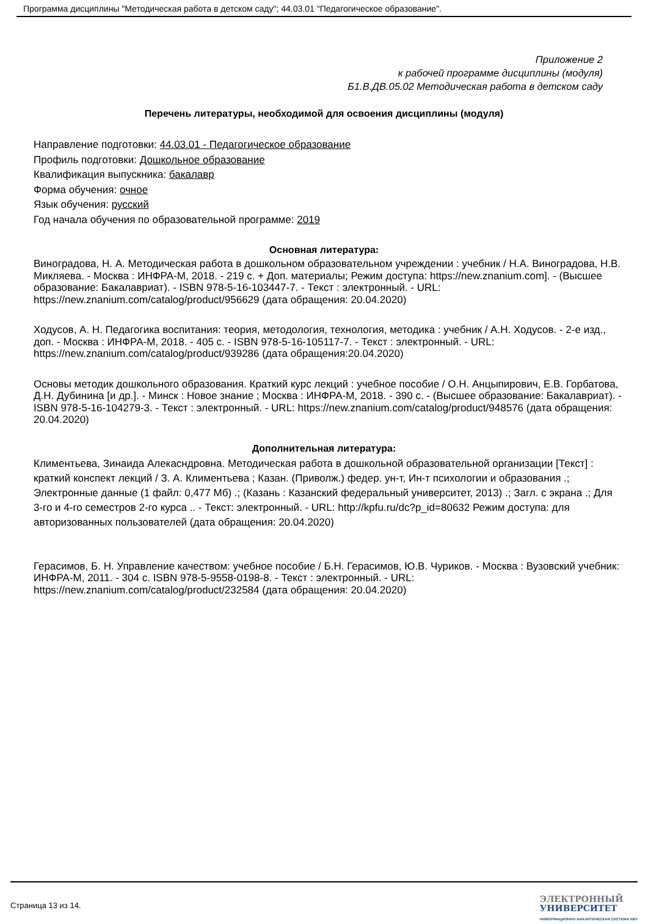Программа дисциплины "Методическая работа в детском саду"; 44.03.01 "Педагогическое образование".
Приложение 2
к рабочей программе дисциплины (модуля)
Б1.В.ДВ.05.02 Методическая работа в детском саду
Перечень литературы, необходимой для освоения дисциплины (модуля)
Направление подготовки: 44.03.01 - Педагогическое образование
Профиль подготовки: Дошкольное образование
Квалификация выпускника: бакалавр
Форма обучения: очное
Язык обучения: русский
Год начала обучения по образовательной программе: 2019
Основная литература:
Виноградова, Н. А. Методическая работа в дошкольном образовательном учреждении : учебник / Н.А. Виноградова, Н.В. Микляева. - Москва : ИНФРА-М, 2018. - 219 с. + Доп. материалы; Режим доступа: https://new.znanium.com]. - (Высшее образование: Бакалавриат). - ISBN 978-5-16-103447-7. - Текст : электронный. - URL: https://new.znanium.com/catalog/product/956629 (дата обращения: 20.04.2020)
Ходусов, А. Н. Педагогика воспитания: теория, методология, технология, методика : учебник / А.Н. Ходусов. - 2-е изд., доп. - Москва : ИНФРА-М, 2018. - 405 с. - ISBN 978-5-16-105117-7. - Текст : электронный. - URL: https://new.znanium.com/catalog/product/939286 (дата обращения:20.04.2020)
Основы методик дошкольного образования. Краткий курс лекций : учебное пособие / О.Н. Анцыпирович, Е.В. Горбатова, Д.Н. Дубинина [и др.]. - Минск : Новое знание ; Москва : ИНФРА-М, 2018. - 390 с. - (Высшее образование: Бакалавриат). - ISBN 978-5-16-104279-3. - Текст : электронный. - URL: https://new.znanium.com/catalog/product/948576 (дата обращения: 20.04.2020)
Дополнительная литература:
Климентьева, Зинаида Алекасндровна. Методическая работа в дошкольной образовательной организации [Текст] : краткий конспект лекций / З. А. Климентьева ; Казан. (Приволж.) федер. ун-т, Ин-т психологии и образования .; Электронные данные (1 файл: 0,477 Мб) .; (Казань : Казанский федеральный университет, 2013) .; Загл. с экрана .; Для 3-го и 4-го семестров 2-го курса .. - Текст: электронный. - URL: http://kpfu.ru/dc?p_id=80632 Режим доступа: для авторизованных пользователей (дата обращения: 20.04.2020)
Герасимов, Б. Н. Управление качеством: учебное пособие / Б.Н. Герасимов, Ю.В. Чуриков. - Москва : Вузовский учебник: ИНФРА-М, 2011. - 304 с. ISBN 978-5-9558-0198-8. - Текст : электронный. - URL: https://new.znanium.com/catalog/product/232584 (дата обращения: 20.04.2020)
Страница 13 из 14.
ЭЛЕКТРОННЫЙ
УНИВЕРСИТЕТ
ИНФОРМАЦИОННО-АНАЛИТИЧЕСКАЯ СИСТЕМА КФУ